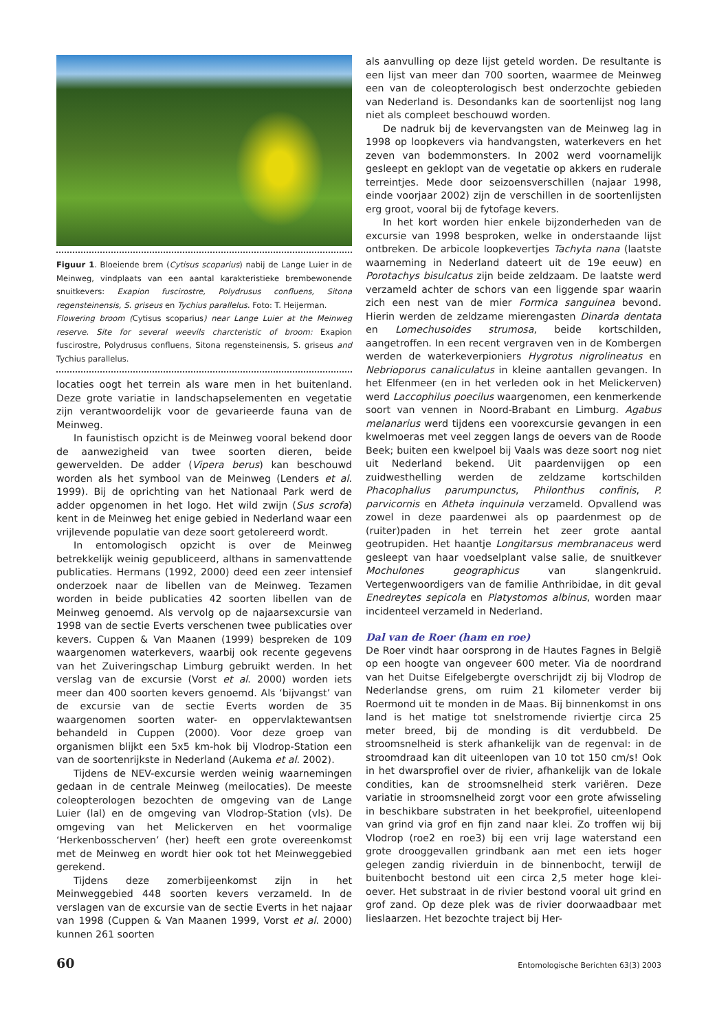Figuur 1. Bloeiende brem (Cytisus scoparius) nabij de Lange Luier in de Meinweg, vindplaats van een aantal karakteristieke brembewonende snuitkevers: Exapion fuscirostre, Polydrusus confluens, Sitona regensteinensis, S. griseus en Tychius parallelus. Foto: T. Heijerman.
Flowering broom (Cytisus scoparius) near Lange Luier at the Meinweg reserve. Site for several weevils charcteristic of broom: Exapion fuscirostre, Polydrusus confluens, Sitona regensteinensis, S. griseus and Tychius parallelus.
locaties oogt het terrein als ware men in het buitenland. Deze grote variatie in landschapselementen en vegetatie zijn verantwoordelijk voor de gevarieerde fauna van de Meinweg.
In faunistisch opzicht is de Meinweg vooral bekend door de aanwezigheid van twee soorten dieren, beide gewervelden. De adder (Vipera berus) kan beschouwd worden als het symbool van de Meinweg (Lenders et al. 1999). Bij de oprichting van het Nationaal Park werd de adder opgenomen in het logo. Het wild zwijn (Sus scrofa) kent in de Meinweg het enige gebied in Nederland waar een vrijlevende populatie van deze soort getolereerd wordt.
In entomologisch opzicht is over de Meinweg betrekkelijk weinig gepubliceerd, althans in samenvattende publicaties. Hermans (1992, 2000) deed een zeer intensief onderzoek naar de libellen van de Meinweg. Tezamen worden in beide publicaties 42 soorten libellen van de Meinweg genoemd. Als vervolg op de najaarsexcursie van 1998 van de sectie Everts verschenen twee publicaties over kevers. Cuppen & Van Maanen (1999) bespreken de 109 waargenomen waterkevers, waarbij ook recente gegevens van het Zuiveringschap Limburg gebruikt werden. In het verslag van de excursie (Vorst et al. 2000) worden iets meer dan 400 soorten kevers genoemd. Als ‘bijvangst’ van de excursie van de sectie Everts worden de 35 waargenomen soorten water- en oppervlaktewantsen behandeld in Cuppen (2000). Voor deze groep van organismen blijkt een 5x5 km-hok bij Vlodrop-Station een van de soortenrijkste in Nederland (Aukema et al. 2002).
Tijdens de NEV-excursie werden weinig waarnemingen gedaan in de centrale Meinweg (meilocaties). De meeste coleopterologen bezochten de omgeving van de Lange Luier (lal) en de omgeving van Vlodrop-Station (vls). De omgeving van het Melickerven en het voormalige ‘Herkenbosscherven’ (her) heeft een grote overeenkomst met de Meinweg en wordt hier ook tot het Meinweggebied gerekend.
Tijdens deze zomerbijeenkomst zijn in het Meinweggebied 448 soorten kevers verzameld. In de verslagen van de excursie van de sectie Everts in het najaar van 1998 (Cuppen & Van Maanen 1999, Vorst et al. 2000) kunnen 261 soorten
als aanvulling op deze lijst geteld worden. De resultante is een lijst van meer dan 700 soorten, waarmee de Meinweg een van de coleopterologisch best onderzochte gebieden van Nederland is. Desondanks kan de soortenlijst nog lang niet als compleet beschouwd worden.
De nadruk bij de kevervangsten van de Meinweg lag in 1998 op loopkevers via handvangsten, waterkevers en het zeven van bodemmonsters. In 2002 werd voornamelijk gesleept en geklopt van de vegetatie op akkers en ruderale terreintjes. Mede door seizoensverschillen (najaar 1998, einde voorjaar 2002) zijn de verschillen in de soortenlijsten erg groot, vooral bij de fytofage kevers.
In het kort worden hier enkele bijzonderheden van de excursie van 1998 besproken, welke in onderstaande lijst ontbreken. De arbicole loopkevertjes Tachyta nana (laatste waarneming in Nederland dateert uit de 19e eeuw) en Porotachys bisulcatus zijn beide zeldzaam. De laatste werd verzameld achter de schors van een liggende spar waarin zich een nest van de mier Formica sanguinea bevond. Hierin werden de zeldzame mierengasten Dinarda dentata en Lomechusoides strumosa, beide kortschilden, aangetroffen. In een recent vergraven ven in de Kombergen werden de waterkeverpioniers Hygrotus nigrolineatus en Nebrioporus canaliculatus in kleine aantallen gevangen. In het Elfenmeer (en in het verleden ook in het Melickerven) werd Laccophilus poecilus waargenomen, een kenmerkende soort van vennen in Noord-Brabant en Limburg. Agabus melanarius werd tijdens een voorexcursie gevangen in een kwelmoeras met veel zeggen langs de oevers van de Roode Beek; buiten een kwelpoel bij Vaals was deze soort nog niet uit Nederland bekend. Uit paardenvijgen op een zuidwesthelling werden de zeldzame kortschilden Phacophallus parumpunctus, Philonthus confinis, P. parvicornis en Atheta inquinula verzameld. Opvallend was zowel in deze paardenwei als op paardenmest op de (ruiter)paden in het terrein het zeer grote aantal geotrupiden. Het haantje Longitarsus membranaceus werd gesleept van haar voedselplant valse salie, de snuitkever Mochulones geographicus van slangenkruid. Vertegenwoordigers van de familie Anthribidae, in dit geval Enedreytes sepicola en Platystomos albinus, worden maar incidenteel verzameld in Nederland.
Dal van de Roer (ham en roe)
De Roer vindt haar oorsprong in de Hautes Fagnes in België op een hoogte van ongeveer 600 meter. Via de noordrand van het Duitse Eifelgebergte overschrijdt zij bij Vlodrop de Nederlandse grens, om ruim 21 kilometer verder bij Roermond uit te monden in de Maas. Bij binnenkomst in ons land is het matige tot snelstromende riviertje circa 25 meter breed, bij de monding is dit verdubbeld. De stroomsnelheid is sterk afhankelijk van de regenval: in de stroomdraad kan dit uiteenlopen van 10 tot 150 cm/s! Ook in het dwarsprofiel over de rivier, afhankelijk van de lokale condities, kan de stroomsnelheid sterk variëren. Deze variatie in stroomsnelheid zorgt voor een grote afwisseling in beschikbare substraten in het beekprofiel, uiteenlopend van grind via grof en fijn zand naar klei. Zo troffen wij bij Vlodrop (roe2 en roe3) bij een vrij lage waterstand een grote drooggevallen grindbank aan met een iets hoger gelegen zandig rivierduin in de binnenbocht, terwijl de buitenbocht bestond uit een circa 2,5 meter hoge klei-oever. Het substraat in de rivier bestond vooral uit grind en grof zand. Op deze plek was de rivier doorwaadbaar met lieslaarzen. Het bezochte traject bij Her-
60 Entomologische Berichten 63(3) 2003